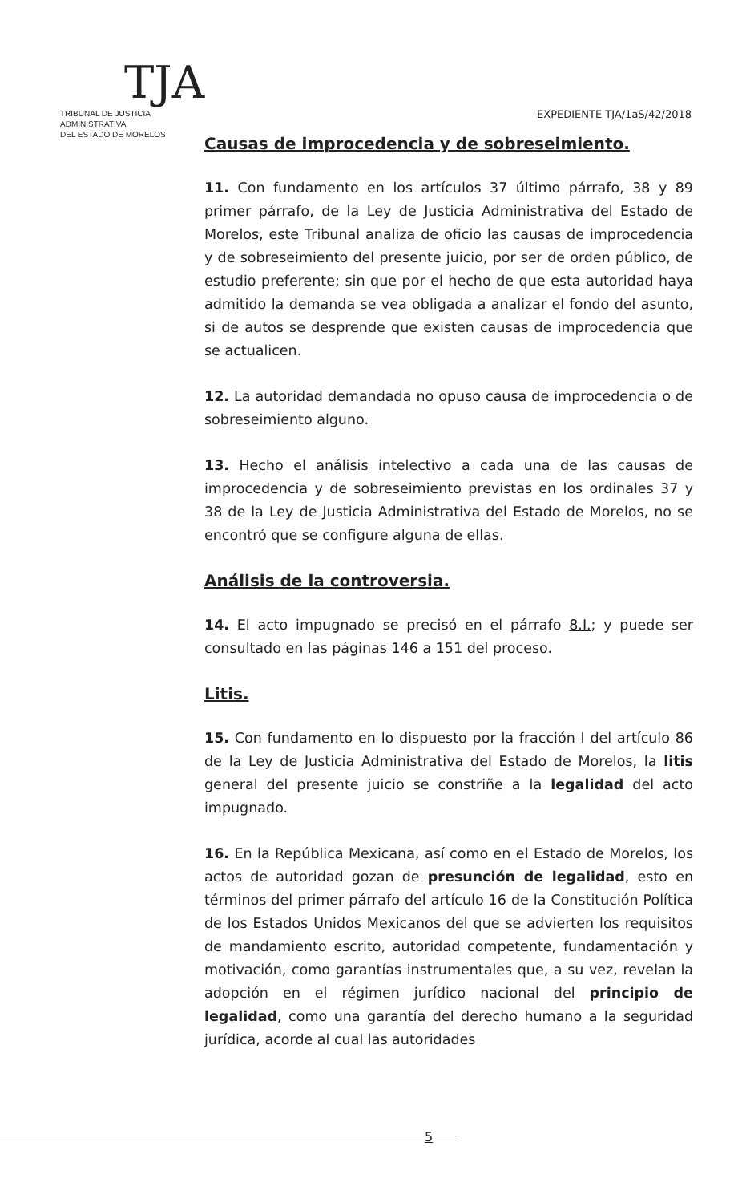TJA
TRIBUNAL DE JUSTICIA ADMINISTRATIVA
DEL ESTADO DE MORELOS
EXPEDIENTE TJA/1aS/42/2018
Causas de improcedencia y de sobreseimiento.
11. Con fundamento en los artículos 37 último párrafo, 38 y 89 primer párrafo, de la Ley de Justicia Administrativa del Estado de Morelos, este Tribunal analiza de oficio las causas de improcedencia y de sobreseimiento del presente juicio, por ser de orden público, de estudio preferente; sin que por el hecho de que esta autoridad haya admitido la demanda se vea obligada a analizar el fondo del asunto, si de autos se desprende que existen causas de improcedencia que se actualicen.
12. La autoridad demandada no opuso causa de improcedencia o de sobreseimiento alguno.
13. Hecho el análisis intelectivo a cada una de las causas de improcedencia y de sobreseimiento previstas en los ordinales 37 y 38 de la Ley de Justicia Administrativa del Estado de Morelos, no se encontró que se configure alguna de ellas.
Análisis de la controversia.
14. El acto impugnado se precisó en el párrafo 8.I.; y puede ser consultado en las páginas 146 a 151 del proceso.
Litis.
15. Con fundamento en lo dispuesto por la fracción I del artículo 86 de la Ley de Justicia Administrativa del Estado de Morelos, la litis general del presente juicio se constriñe a la legalidad del acto impugnado.
16. En la República Mexicana, así como en el Estado de Morelos, los actos de autoridad gozan de presunción de legalidad, esto en términos del primer párrafo del artículo 16 de la Constitución Política de los Estados Unidos Mexicanos del que se advierten los requisitos de mandamiento escrito, autoridad competente, fundamentación y motivación, como garantías instrumentales que, a su vez, revelan la adopción en el régimen jurídico nacional del principio de legalidad, como una garantía del derecho humano a la seguridad jurídica, acorde al cual las autoridades
5